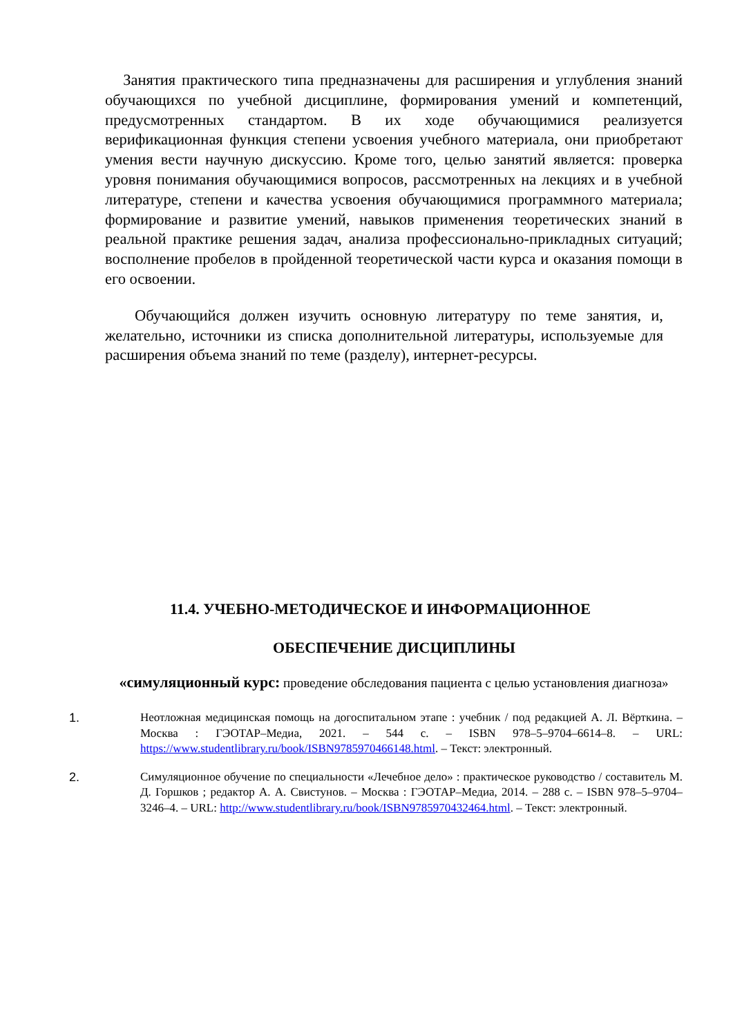Занятия практического типа предназначены для расширения и углубления знаний обучающихся по учебной дисциплине, формирования умений и компетенций, предусмотренных стандартом. В их ходе обучающимися реализуется верификационная функция степени усвоения учебного материала, они приобретают умения вести научную дискуссию. Кроме того, целью занятий является: проверка уровня понимания обучающимися вопросов, рассмотренных на лекциях и в учебной литературе, степени и качества усвоения обучающимися программного материала; формирование и развитие умений, навыков применения теоретических знаний в реальной практике решения задач, анализа профессионально-прикладных ситуаций; восполнение пробелов в пройденной теоретической части курса и оказания помощи в его освоении.
Обучающийся должен изучить основную литературу по теме занятия, и, желательно, источники из списка дополнительной литературы, используемые для расширения объема знаний по теме (разделу), интернет-ресурсы.
11.4. УЧЕБНО-МЕТОДИЧЕСКОЕ И ИНФОРМАЦИОННОЕ
ОБЕСПЕЧЕНИЕ ДИСЦИПЛИНЫ
«симуляционный курс: проведение обследования пациента с целью установления диагноза»
1. Неотложная медицинская помощь на догоспитальном этапе : учебник / под редакцией А. Л. Вёрткина. – Москва : ГЭОТАР–Медиа, 2021. – 544 с. – ISBN 978–5–9704–6614–8. – URL: https://www.studentlibrary.ru/book/ISBN9785970466148.html. – Текст: электронный.
2. Симуляционное обучение по специальности «Лечебное дело» : практическое руководство / составитель М. Д. Горшков ; редактор А. А. Свистунов. – Москва : ГЭОТАР–Медиа, 2014. – 288 с. – ISBN 978–5–9704–3246–4. – URL: http://www.studentlibrary.ru/book/ISBN9785970432464.html. – Текст: электронный.